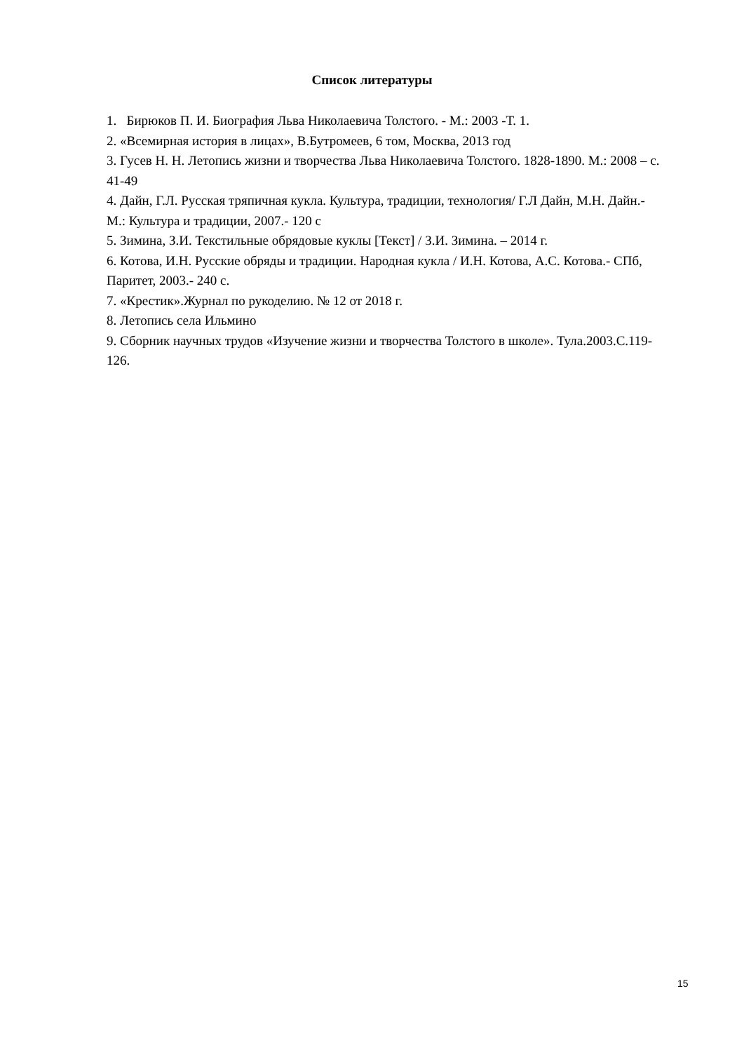Список литературы
1. Бирюков П. И. Биография Льва Николаевича Толстого. - М.: 2003 -Т. 1.
2. «Всемирная история в лицах», В.Бутромеев, 6 том, Москва, 2013 год
3. Гусев Н. Н. Летопись жизни и творчества Льва Николаевича Толстого. 1828-1890. М.: 2008 – с. 41-49
4. Дайн, Г.Л. Русская тряпичная кукла. Культура, традиции, технология/ Г.Л Дайн, М.Н. Дайн.- М.: Культура и традиции, 2007.- 120 с
5. Зимина, З.И. Текстильные обрядовые куклы [Текст] / З.И. Зимина. – 2014 г.
6. Котова, И.Н. Русские обряды и традиции. Народная кукла / И.Н. Котова, А.С. Котова.- СПб, Паритет, 2003.- 240 с.
7. «Крестик».Журнал по рукоделию. № 12 от 2018 г.
8. Летопись села Ильмино
9. Сборник научных трудов «Изучение жизни и творчества Толстого в школе». Тула.2003.С.119-126.
15